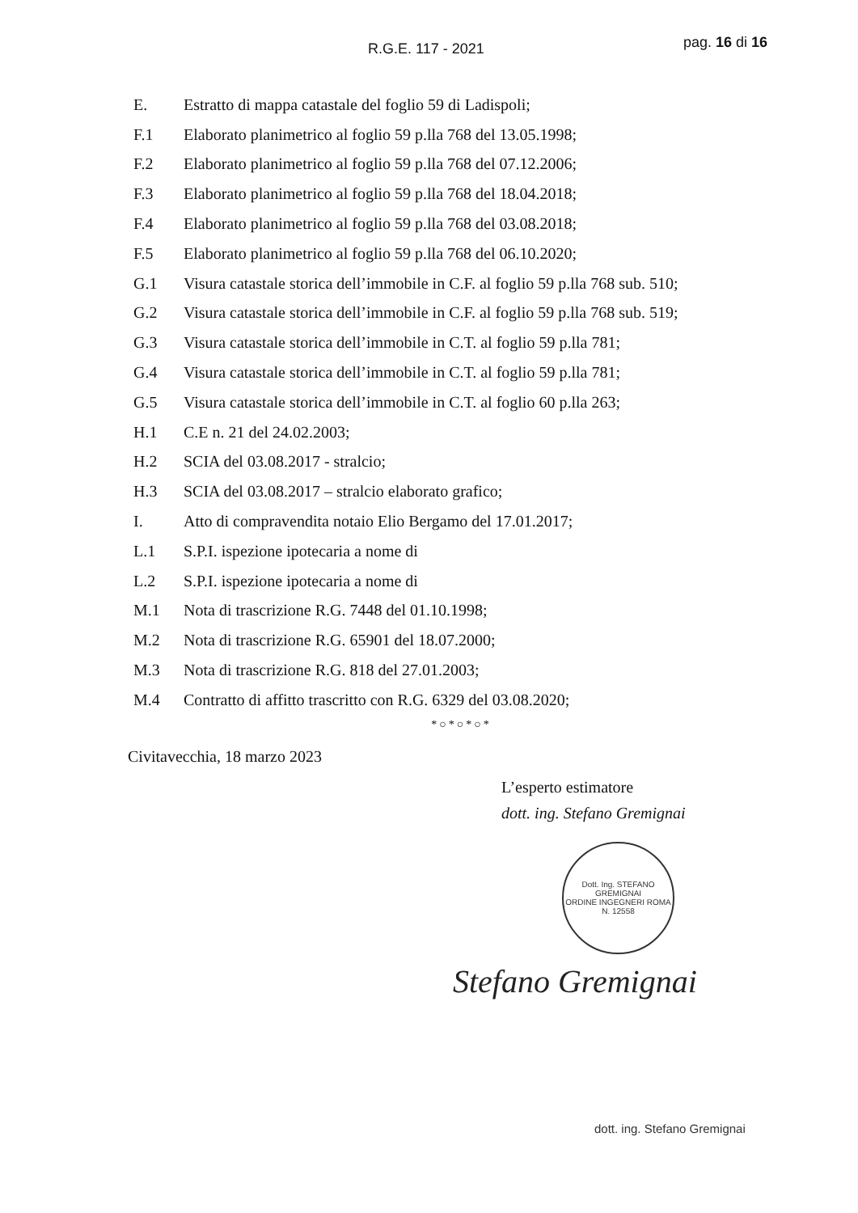R.G.E. 117 - 2021 pag. 16 di 16
E. Estratto di mappa catastale del foglio 59 di Ladispoli;
F.1 Elaborato planimetrico al foglio 59 p.lla 768 del 13.05.1998;
F.2 Elaborato planimetrico al foglio 59 p.lla 768 del 07.12.2006;
F.3 Elaborato planimetrico al foglio 59 p.lla 768 del 18.04.2018;
F.4 Elaborato planimetrico al foglio 59 p.lla 768 del 03.08.2018;
F.5 Elaborato planimetrico al foglio 59 p.lla 768 del 06.10.2020;
G.1 Visura catastale storica dell’immobile in C.F. al foglio 59 p.lla 768 sub. 510;
G.2 Visura catastale storica dell’immobile in C.F. al foglio 59 p.lla 768 sub. 519;
G.3 Visura catastale storica dell’immobile in C.T. al foglio 59 p.lla 781;
G.4 Visura catastale storica dell’immobile in C.T. al foglio 59 p.lla 781;
G.5 Visura catastale storica dell’immobile in C.T. al foglio 60 p.lla 263;
H.1 C.E n. 21 del 24.02.2003;
H.2 SCIA del 03.08.2017 - stralcio;
H.3 SCIA del 03.08.2017 – stralcio elaborato grafico;
I. Atto di compravendita notaio Elio Bergamo del 17.01.2017;
L.1 S.P.I. ispezione ipotecaria a nome di
L.2 S.P.I. ispezione ipotecaria a nome di
M.1 Nota di trascrizione R.G. 7448 del 01.10.1998;
M.2 Nota di trascrizione R.G. 65901 del 18.07.2000;
M.3 Nota di trascrizione R.G. 818 del 27.01.2003;
M.4 Contratto di affitto trascritto con R.G. 6329 del 03.08.2020;
*○*○*○*
Civitavecchia, 18 marzo 2023
L’esperto estimatore
dott. ing. Stefano Gremignai
Dott. Ing. STEFANO GREMIGNAI
ORDINE INGEGNERI ROMA N. 12558
Stefano Gremignai
dott. ing. Stefano Gremignai